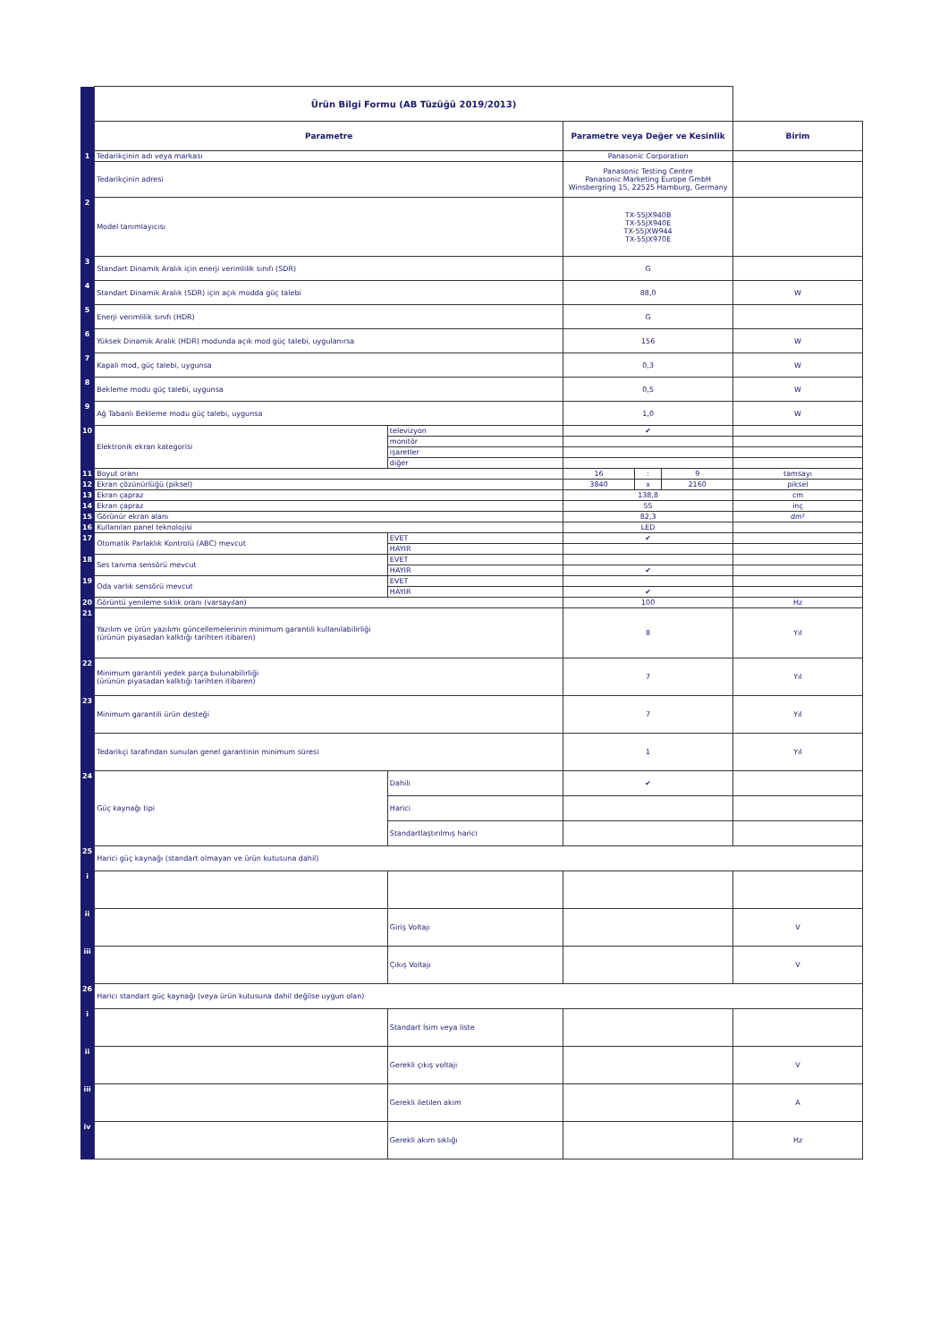| | Ürün Bilgi Formu (AB Tüzüğü 2019/2013) | | | | | |
| | Parametre | | Parametre veya Değer ve Kesinlik | | | Birim |
| 1 | Tedarikçinin adı veya markası | | Panasonic Corporation | | | |
| | Tedarikçinin adresi | | Panasonic Testing Centre Panasonic Marketing Europe GmbH Winsbergring 15, 22525 Hamburg, Germany | | | |
| 2 | Model tanımlayıcısı | | TX-55JX940B TX-55JX940E TX-55JXW944 TX-55JX970E | | | |
| 3 | Standart Dinamik Aralık için enerji verimlilik sınıfı (SDR) | | G | | | |
| 4 | Standart Dinamik Aralık (SDR) için açık modda güç talebi | | 88,0 | | | W |
| 5 | Enerji verimlilik sınıfı (HDR) | | G | | | |
| 6 | Yüksek Dinamik Aralık (HDR) modunda açık mod güç talebi, uygulanırsa | | 156 | | | W |
| 7 | Kapalı mod, güç talebi, uygunsa | | 0,3 | | | W |
| 8 | Bekleme modu güç talebi, uygunsa | | 0,5 | | | W |
| 9 | Ağ Tabanlı Bekleme modu güç talebi, uygunsa | | 1,0 | | | W |
| 10 | Elektronik ekran kategorisi | televizyon | ✔ | | | |
| | | monitör | | | | |
| | | işaretler | | | | |
| | | diğer | | | | |
| 11 | Boyut oranı | | 16 | : | 9 | tamsayı |
| 12 | Ekran çözünürlüğü (piksel) | | 3840 | x | 2160 | piksel |
| 13 | Ekran çapraz | | 138,8 | | | cm |
| 14 | Ekran çapraz | | 55 | | | inç |
| 15 | Görünür ekran alanı | | 82,3 | | | dm² |
| 16 | Kullanılan panel teknolojisi | | LED | | | |
| 17 | Otomatik Parlaklık Kontrolü (ABC) mevcut | EVET | ✔ | | | |
| | | HAYIR | | | | |
| 18 | Ses tanıma sensörü mevcut | EVET | | | | |
| | | HAYIR | ✔ | | | |
| 19 | Oda varlık sensörü mevcut | EVET | | | | |
| | | HAYIR | ✔ | | | |
| 20 | Görüntü yenileme sıklık oranı (varsayılan) | | 100 | | | Hz |
| 21 | Yazılım ve ürün yazılımı güncellemelerinin minimum garantili kullanılabilirliği (ürünün piyasadan kalktığı tarihten itibaren) | | 8 | | | Yıl |
| 22 | Minimum garantili yedek parça bulunabilirliği (ürünün piyasadan kalktığı tarihten itibaren) | | 7 | | | Yıl |
| 23 | Minimum garantili ürün desteği | | 7 | | | Yıl |
| | Tedarikçi tarafından sunulan genel garantinin minimum süresi | | 1 | | | Yıl |
| 24 | Güç kaynağı tipi | Dahili | ✔ | | | |
| | | Harici | | | | |
| | | Standartlaştırılmış harici | | | | |
| 25 | Harici güç kaynağı (standart olmayan ve ürün kutusuna dahil) | | | | | |
| i | | | | | | |
| ii | | Giriş Voltajı | | | | V |
| iii | | Çıkış Voltajı | | | | V |
| 26 | Harici standart güç kaynağı (veya ürün kutusuna dahil değilse uygun olan) | | | | | |
| i | | Standart İsim veya liste | | | | |
| ii | | Gerekli çıkış voltajı | | | | V |
| iii | | Gerekli iletilen akım | | | | A |
| iv | | Gerekli akım sıklığı | | | | Hz |